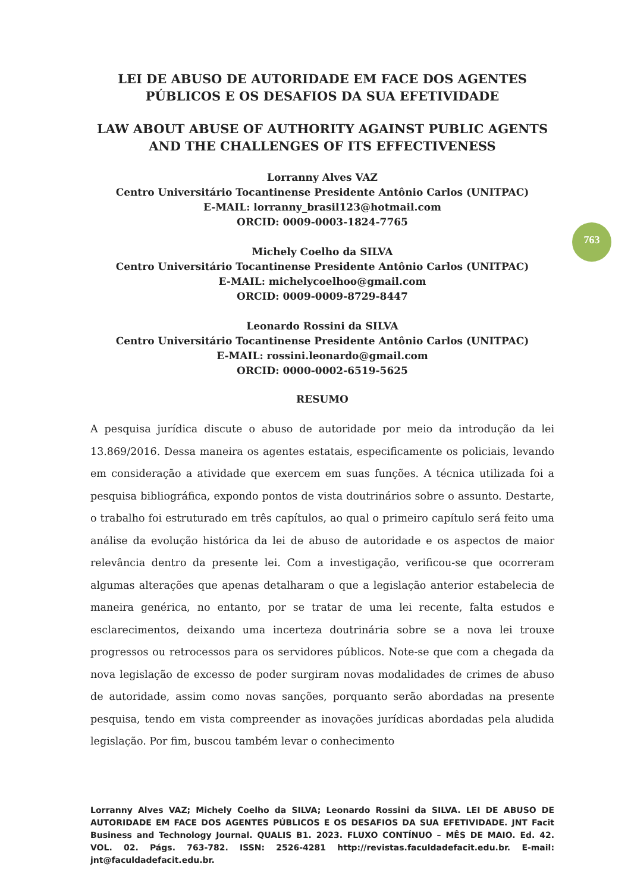763
LEI DE ABUSO DE AUTORIDADE EM FACE DOS AGENTES PÚBLICOS E OS DESAFIOS DA SUA EFETIVIDADE
LAW ABOUT ABUSE OF AUTHORITY AGAINST PUBLIC AGENTS AND THE CHALLENGES OF ITS EFFECTIVENESS
Lorranny Alves VAZ
Centro Universitário Tocantinense Presidente Antônio Carlos (UNITPAC)
E-MAIL: lorranny_brasil123@hotmail.com
ORCID: 0009-0003-1824-7765
Michely Coelho da SILVA
Centro Universitário Tocantinense Presidente Antônio Carlos (UNITPAC)
E-MAIL: michelycoelhoo@gmail.com
ORCID: 0009-0009-8729-8447
Leonardo Rossini da SILVA
Centro Universitário Tocantinense Presidente Antônio Carlos (UNITPAC)
E-MAIL: rossini.leonardo@gmail.com
ORCID: 0000-0002-6519-5625
RESUMO
A pesquisa jurídica discute o abuso de autoridade por meio da introdução da lei 13.869/2016. Dessa maneira os agentes estatais, especificamente os policiais, levando em consideração a atividade que exercem em suas funções. A técnica utilizada foi a pesquisa bibliográfica, expondo pontos de vista doutrinários sobre o assunto. Destarte, o trabalho foi estruturado em três capítulos, ao qual o primeiro capítulo será feito uma análise da evolução histórica da lei de abuso de autoridade e os aspectos de maior relevância dentro da presente lei. Com a investigação, verificou-se que ocorreram algumas alterações que apenas detalharam o que a legislação anterior estabelecia de maneira genérica, no entanto, por se tratar de uma lei recente, falta estudos e esclarecimentos, deixando uma incerteza doutrinária sobre se a nova lei trouxe progressos ou retrocessos para os servidores públicos. Note-se que com a chegada da nova legislação de excesso de poder surgiram novas modalidades de crimes de abuso de autoridade, assim como novas sanções, porquanto serão abordadas na presente pesquisa, tendo em vista compreender as inovações jurídicas abordadas pela aludida legislação. Por fim, buscou também levar o conhecimento
Lorranny Alves VAZ; Michely Coelho da SILVA; Leonardo Rossini da SILVA. LEI DE ABUSO DE AUTORIDADE EM FACE DOS AGENTES PÚBLICOS E OS DESAFIOS DA SUA EFETIVIDADE. JNT Facit Business and Technology Journal. QUALIS B1. 2023. FLUXO CONTÍNUO – MÊS DE MAIO. Ed. 42. VOL. 02. Págs. 763-782. ISSN: 2526-4281 http://revistas.faculdadefacit.edu.br. E-mail: jnt@faculdadefacit.edu.br.